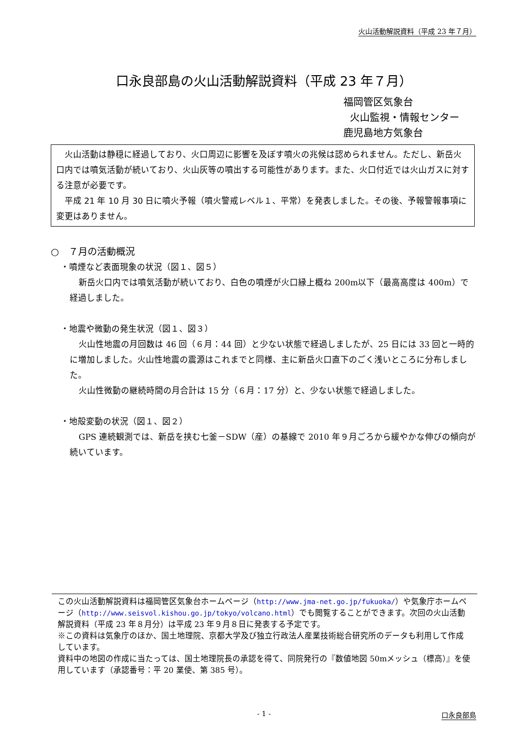火山活動解説資料（平成 23 年７月）
口永良部島の火山活動解説資料（平成 23 年７月）
福岡管区気象台
火山監視・情報センター
鹿児島地方気象台
　火山活動は静穏に経過しており、火口周辺に影響を及ぼす噴火の兆候は認められません。ただし、新岳火口内では噴気活動が続いており、火山灰等の噴出する可能性があります。また、火口付近では火山ガスに対する注意が必要です。
　平成 21 年 10 月 30 日に噴火予報（噴火警戒レベル１、平常）を発表しました。その後、予報警報事項に変更はありません。
○　７月の活動概況
・噴煙など表面現象の状況（図１、図５）
新岳火口内では噴気活動が続いており、白色の噴煙が火口縁上概ね 200m以下（最高高度は 400m）で経過しました。
・地震や微動の発生状況（図１、図３）
火山性地震の月回数は 46 回（６月：44 回）と少ない状態で経過しましたが、25 日には 33 回と一時的に増加しました。火山性地震の震源はこれまでと同様、主に新岳火口直下のごく浅いところに分布しました。
火山性微動の継続時間の月合計は 15 分（６月：17 分）と、少ない状態で経過しました。
・地殻変動の状況（図１、図２）
GPS 連続観測では、新岳を挟む七釜－SDW（産）の基線で 2010 年９月ごろから緩やかな伸びの傾向が続いています。
この火山活動解説資料は福岡管区気象台ホームページ（http://www.jma-net.go.jp/fukuoka/）や気象庁ホームページ（http://www.seisvol.kishou.go.jp/tokyo/volcano.html）でも閲覧することができます。次回の火山活動解説資料（平成 23 年８月分）は平成 23 年９月８日に発表する予定です。
※この資料は気象庁のほか、国土地理院、京都大学及び独立行政法人産業技術総合研究所のデータも利用して作成しています。
資料中の地図の作成に当たっては、国土地理院長の承認を得て、同院発行の『数値地図 50mメッシュ（標高）』を使用しています（承認番号：平 20 業使、第 385 号）。
- 1 - 口永良部島